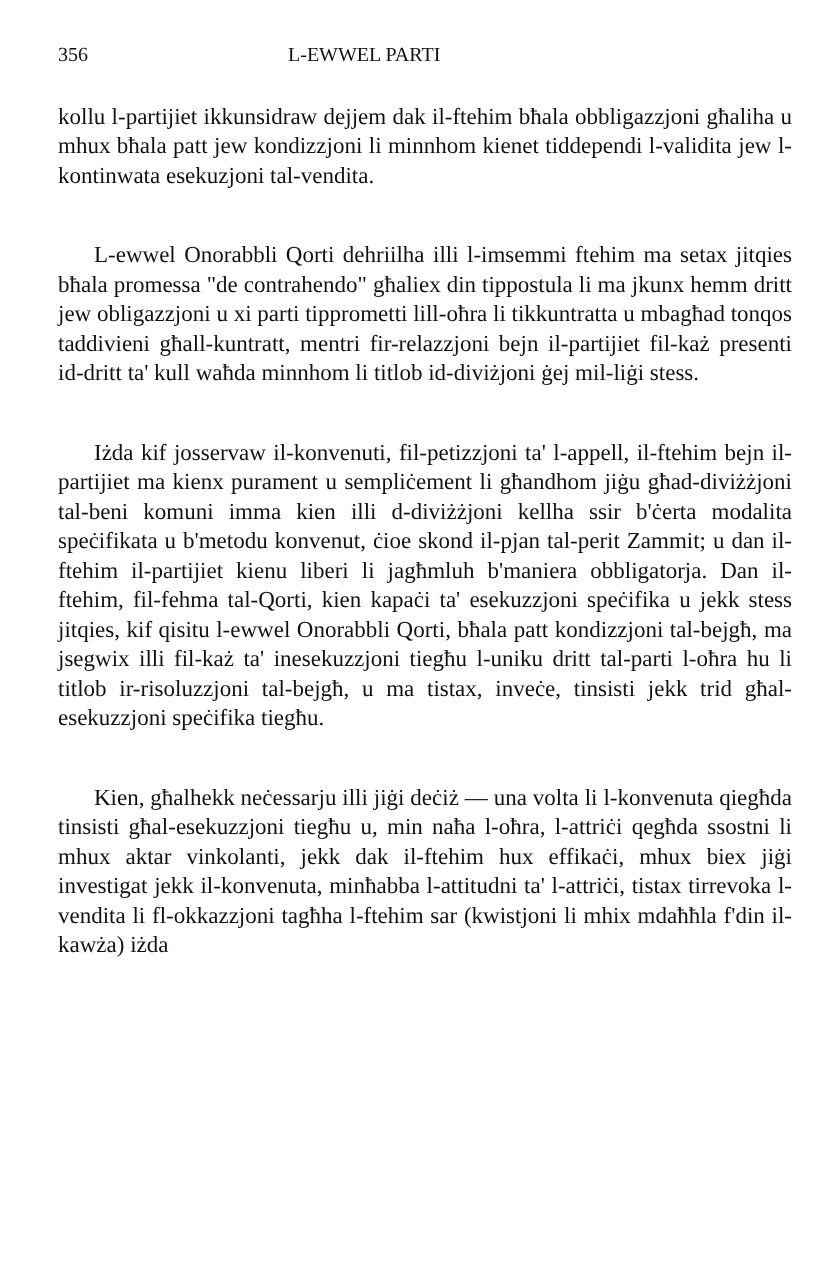356 L-EWWEL PARTI
kollu l-partijiet ikkunsidraw dejjem dak il-ftehim bħala obbligazzjoni għaliha u mhux bħala patt jew kondizzjoni li minnhom kienet tiddependi l-validita jew l-kontinwata esekuzjoni tal-vendita.
L-ewwel Onorabbli Qorti dehriilha illi l-imsemmi ftehim ma setax jitqies bħala promessa "de contrahendo" għaliex din tippostula li ma jkunx hemm dritt jew obligazzjoni u xi parti tipprometti lill-oħra li tikkuntratta u mbagħad tonqos taddivieni għall-kuntratt, mentri fir-relazzjoni bejn il-partijiet fil-każ presenti id-dritt ta' kull waħda minnhom li titlob id-diviżjoni ġej mil-liġi stess.
Iżda kif josservaw il-konvenuti, fil-petizzjoni ta' l-appell, il-ftehim bejn il-partijiet ma kienx purament u sempliċement li għandhom jiġu għad-diviżżjoni tal-beni komuni imma kien illi d-diviżżjoni kellha ssir b'ċerta modalita speċifikata u b'metodu konvenut, ċioe skond il-pjan tal-perit Zammit; u dan il-ftehim il-partijiet kienu liberi li jagħmluh b'maniera obbligatorja. Dan il-ftehim, fil-fehma tal-Qorti, kien kapaċi ta' esekuzzjoni speċifika u jekk stess jitqies, kif qisitu l-ewwel Onorabbli Qorti, bħala patt kondizzjoni tal-bejgħ, ma jsegwix illi fil-każ ta' inesekuzzjoni tiegħu l-uniku dritt tal-parti l-oħra hu li titlob ir-risoluzzjoni tal-bejgħ, u ma tistax, inveċe, tinsisti jekk trid għal-esekuzzjoni speċifika tiegħu.
Kien, għalhekk neċessarju illi jiġi deċiż — una volta li l-konvenuta qiegħda tinsisti għal-esekuzzjoni tiegħu u, min naħa l-oħra, l-attriċi qegħda ssostni li mhux aktar vinkolanti, jekk dak il-ftehim hux effikaċi, mhux biex jiġi investigat jekk il-konvenuta, minħabba l-attitudni ta' l-attriċi, tistax tirrevoka l-vendita li fl-okkazzjoni tagħha l-ftehim sar (kwistjoni li mhix mdaħħla f'din il-kawża) iżda